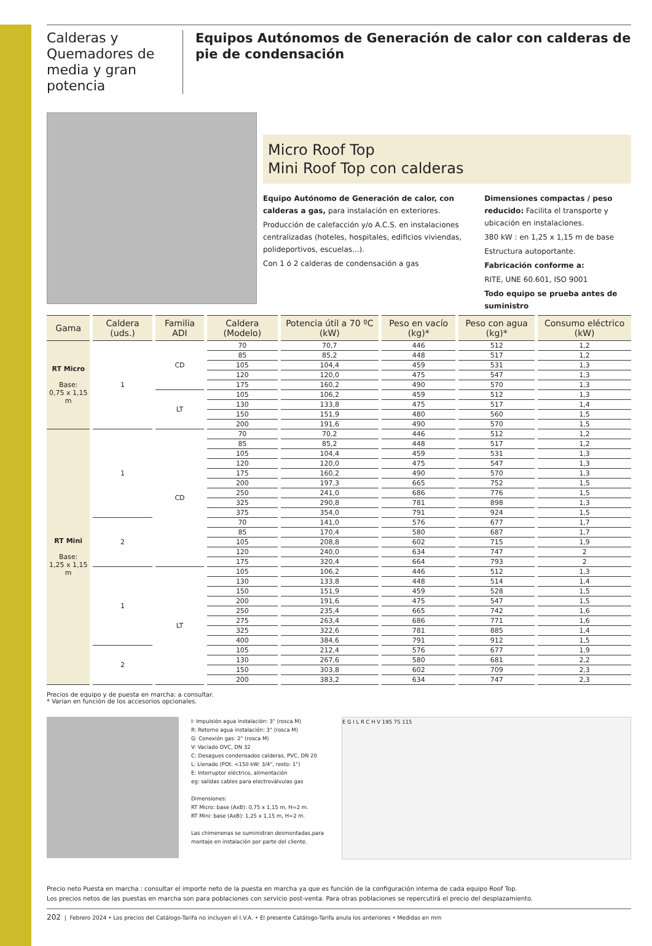Calderas y Quemadores de media y gran potencia
Equipos Autónomos de Generación de calor con calderas de pie de condensación
Micro Roof Top
Mini Roof Top con calderas
Equipo Autónomo de Generación de calor, con calderas a gas, para instalación en exteriores.
Producción de calefacción y/o A.C.S. en instalaciones centralizadas (hoteles, hospitales, edificios viviendas, polideportivos, escuelas...).
Con 1 ó 2 calderas de condensación a gas
Dimensiones compactas / peso reducido: Facilita el transporte y ubicación en instalaciones.
380 kW : en 1,25 x 1,15 m de base
Estructura autoportante.
Fabricación conforme a:
RITE, UNE 60.601, ISO 9001
Todo equipo se prueba antes de suministro
| Gama | Caldera (uds.) | Familia ADI | Caldera (Modelo) | Potencia útil a 70 ºC (kW) | Peso en vacío (kg)* | Peso con agua (kg)* | Consumo eléctrico (kW) |
| --- | --- | --- | --- | --- | --- | --- | --- |
| RT Micro Base: 0,75 x 1,15 m | 1 | CD | 70 | 70,7 | 446 | 512 | 1,2 |
| | | | 85 | 85,2 | 448 | 517 | 1,2 |
| | | | 105 | 104,4 | 459 | 531 | 1,3 |
| | | | 120 | 120,0 | 475 | 547 | 1,3 |
| | | | 175 | 160,2 | 490 | 570 | 1,3 |
| | | LT | 105 | 106,2 | 459 | 512 | 1,3 |
| | | | 130 | 133,8 | 475 | 517 | 1,4 |
| | | | 150 | 151,9 | 480 | 560 | 1,5 |
| | | | 200 | 191,6 | 490 | 570 | 1,5 |
| RT Mini Base: 1,25 x 1,15 m | 1 | CD | 70 | 70,2 | 446 | 512 | 1,2 |
| | | | 85 | 85,2 | 448 | 517 | 1,2 |
| | | | 105 | 104,4 | 459 | 531 | 1,3 |
| | | | 120 | 120,0 | 475 | 547 | 1,3 |
| | | | 175 | 160,2 | 490 | 570 | 1,3 |
| | | | 200 | 197,3 | 665 | 752 | 1,5 |
| | | | 250 | 241,0 | 686 | 776 | 1,5 |
| | | | 325 | 290,8 | 781 | 898 | 1,3 |
| | | | 375 | 354,0 | 791 | 924 | 1,5 |
| | 2 | | 70 | 141,0 | 576 | 677 | 1,7 |
| | | | 85 | 170,4 | 580 | 687 | 1,7 |
| | | | 105 | 208,8 | 602 | 715 | 1,9 |
| | | | 120 | 240,0 | 634 | 747 | 2 |
| | | | 175 | 320,4 | 664 | 793 | 2 |
| | 1 | LT | 105 | 106,2 | 446 | 512 | 1,3 |
| | | | 130 | 133,8 | 448 | 514 | 1,4 |
| | | | 150 | 151,9 | 459 | 528 | 1,5 |
| | | | 200 | 191,6 | 475 | 547 | 1,5 |
| | | | 250 | 235,4 | 665 | 742 | 1,6 |
| | | | 275 | 263,4 | 686 | 771 | 1,6 |
| | | | 325 | 322,6 | 781 | 885 | 1,4 |
| | | | 400 | 384,6 | 791 | 912 | 1,5 |
| | 2 | | 105 | 212,4 | 576 | 677 | 1,9 |
| | | | 130 | 267,6 | 580 | 681 | 2,2 |
| | | | 150 | 303,8 | 602 | 709 | 2,3 |
| | | | 200 | 383,2 | 634 | 747 | 2,3 |
Precios de equipo y de puesta en marcha: a consultar.
* Varian en función de los accesorios opcionales.
I: Impulsión agua instalación: 3" (rosca M)
R: Retorno agua instalación: 3" (rosca M)
G: Conexión gas: 2" (rosca M)
V: Vaciado OVC, DN 32
C: Desagues condensados calderas, PVC, DN 20
L: Llenado (POt. <150 kW: 3/4", resto: 1")
E: Interruptor eléctrico, alimentación
eg: salidas cables para electroválvulas gas
Dimensiones:
RT Micro: base (AxB): 0,75 x 1,15 m, H=2 m.
RT Mini: base (AxB): 1,25 x 1,15 m, H=2 m.
Las chimenenas se suministran desmontadas,para montaje en instalación por parte del cliente.
E G I L R C H V 195 75 115
Precio neto Puesta en marcha : consultar el importe neto de la puesta en marcha ya que es función de la configuración interna de cada equipo Roof Top.
Los precios netos de las puestas en marcha son para poblaciones con servicio post-venta. Para otras poblaciones se repercutirá el precio del desplazamiento.
202 | Febrero 2024 • Los precios del Catálogo-Tarifa no incluyen el I.V.A. • El presente Catálogo-Tarifa anula los anteriores • Medidas en mm